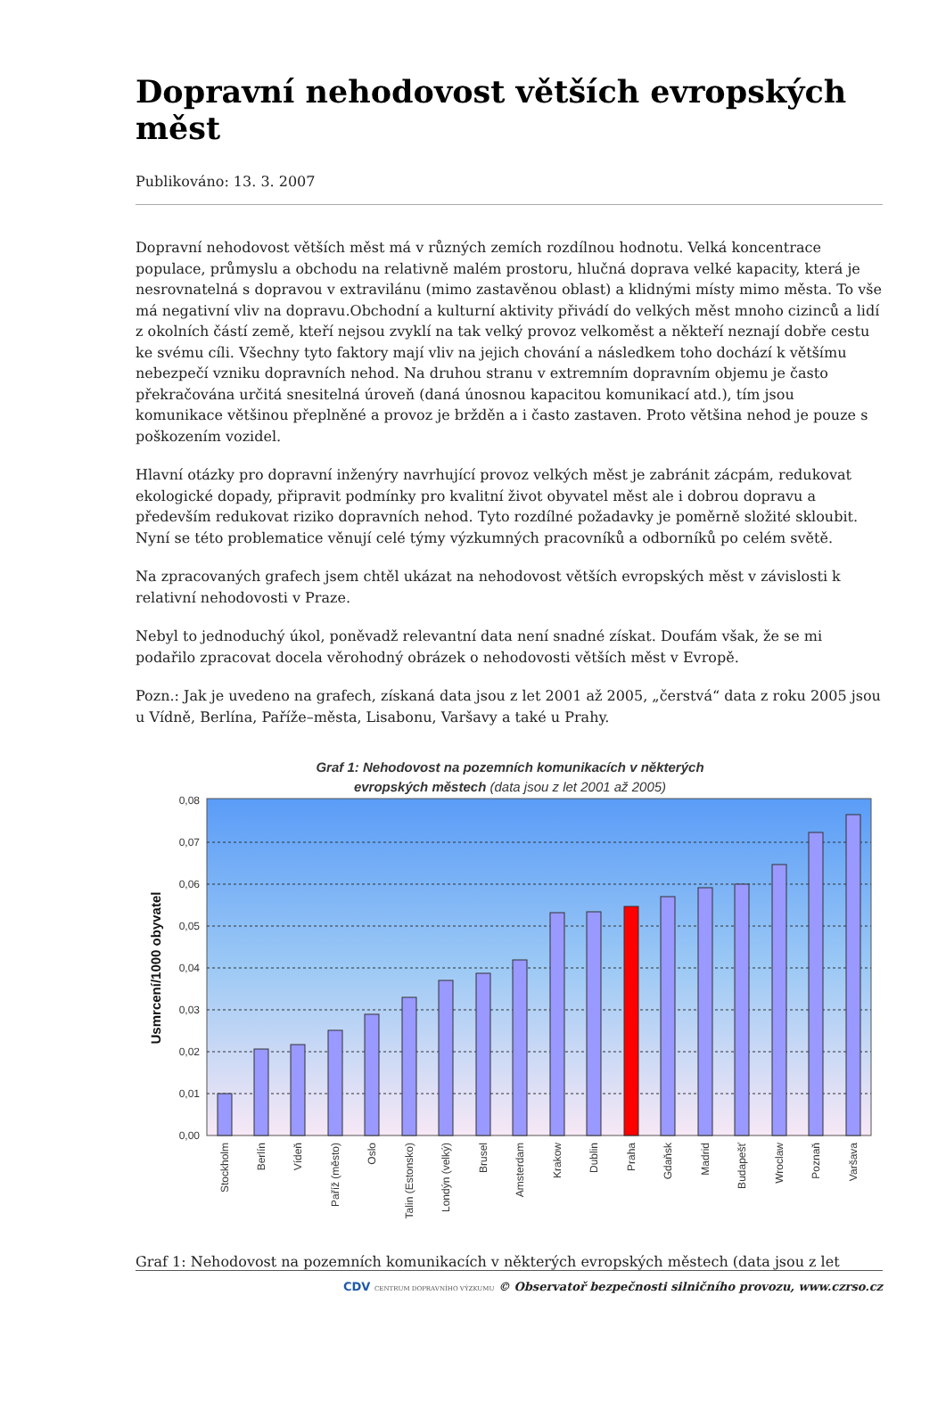Dopravní nehodovost větších evropských měst
Publikováno: 13. 3. 2007
Dopravní nehodovost větších měst má v různých zemích rozdílnou hodnotu. Velká koncentrace populace, průmyslu a obchodu na relativně malém prostoru, hlučná doprava velké kapacity, která je nesrovnatelná s dopravou v extravilánu (mimo zastavěnou oblast) a klidnými místy mimo města. To vše má negativní vliv na dopravu.Obchodní a kulturní aktivity přivádí do velkých měst mnoho cizinců a lidí z okolních částí země, kteří nejsou zvyklí na tak velký provoz velkoměst a někteří neznají dobře cestu ke svému cíli. Všechny tyto faktory mají vliv na jejich chování a následkem toho dochází k většímu nebezpečí vzniku dopravních nehod. Na druhou stranu v extremním dopravním objemu je často překračována určitá snesitelná úroveň (daná únosnou kapacitou komunikací atd.), tím jsou komunikace většinou přeplněné a provoz je bržděn a i často zastaven. Proto většina nehod je pouze s poškozením vozidel.
Hlavní otázky pro dopravní inženýry navrhující provoz velkých měst je zabránit zácpám, redukovat ekologické dopady, připravit podmínky pro kvalitní život obyvatel měst ale i dobrou dopravu a především redukovat riziko dopravních nehod. Tyto rozdílné požadavky je poměrně složité skloubit. Nyní se této problematice věnují celé týmy výzkumných pracovníků a odborníků po celém světě.
Na zpracovaných grafech jsem chtěl ukázat na nehodovost větších evropských měst v závislosti k relativní nehodovosti v Praze.
Nebyl to jednoduchý úkol, poněvadž relevantní data není snadné získat. Doufám však, že se mi podařilo zpracovat docela věrohodný obrázek o nehodovosti větších měst v Evropě.
Pozn.: Jak je uvedeno na grafech, získaná data jsou z let 2001 až 2005, „čerstvá“ data z roku 2005 jsou u Vídně, Berlína, Paříže–města, Lisabonu, Varšavy a také u Prahy.
Graf 1: Nehodovost na pozemních komunikacích v některých
evropských městech (data jsou z let 2001 až 2005)
0,00
0,01
0,02
0,03
0,04
0,05
0,06
0,07
0,08
Usmrcení/1000 obyvatel
Stockholm
Berlín
Vídeň
Paříž (město)
Oslo
Talin (Estonsko)
Londýn (velký)
Brusel
Amsterdam
Krakow
Dublin
Praha
Gdaňsk
Madrid
Budapešť
Wroclaw
Poznaň
Varšava
Graf 1: Nehodovost na pozemních komunikacích v některých evropských městech (data jsou z let
CDV CENTRUM DOPRAVNÍHO VÝZKUMU © Observatoř bezpečnosti silničního provozu, www.czrso.cz